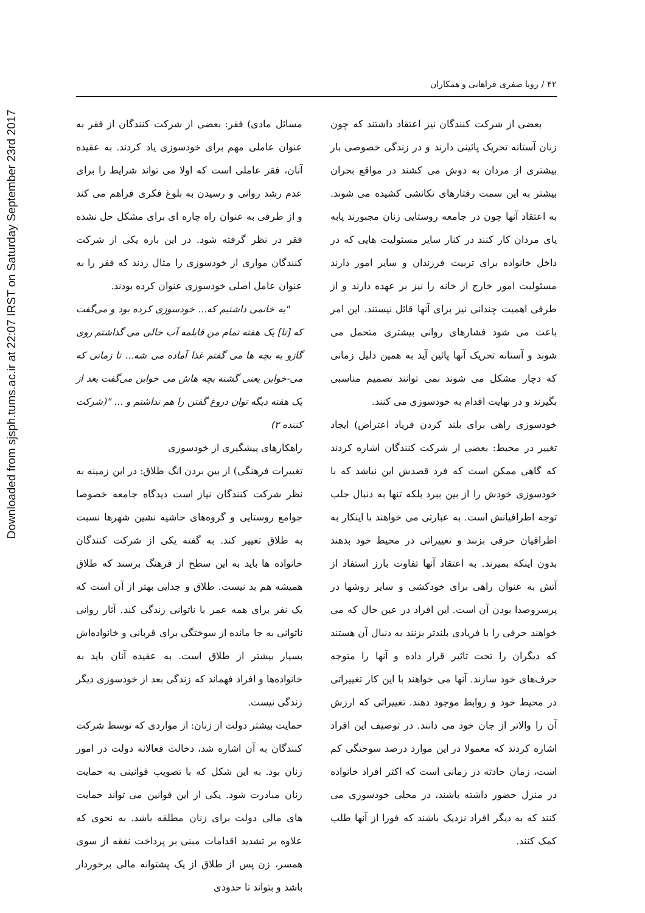Downloaded from sjsph.tums.ac.ir at 22:07 IRST on Saturday September 23rd 2017
۴۲ / رویا صفری فراهانی و همکاران
بعضی از شرکت کنندگان نیز اعتقاد داشتند که چون زنان آستانه تحریک پائینی دارند و در زندگی خصوصی بار بیشتری از مردان به دوش می کشند در مواقع بحران بیشتر به این سمت رفتارهای تکانشی کشیده می شوند. به اعتقاد آنها چون در جامعه روستایی زنان مجبورند پابه پای مردان کار کنند در کنار سایر مسئولیت هایی که در داخل خانواده برای تربیت فرزندان و سایر امور دارند مسئولیت امور خارج از خانه را نیز بر عهده دارند و از طرفی اهمیت چندانی نیز برای آنها قائل نیستند. این امر باعث می شود فشارهای روانی بیشتری متحمل می شوند و آستانه تحریک آنها پائین آید به همین دلیل زمانی که دچار مشکل می شوند نمی توانند تصمیم مناسبی بگیرند و در نهایت اقدام به خودسوزی می کنند.
خودسوزی راهی برای بلند کردن فریاد اعتراض) ایجاد تغییر در محیط: بعضی از شرکت کنندگان اشاره کردند که گاهی ممکن است که فرد قصدش این نباشد که با خودسوزی خودش را از بین ببرد بلکه تنها به دنبال جلب توجه اطرافیانش است. به عبارتی می خواهند با اینکار به اطرافیان حرفی بزنند و تغییراتی در محیط خود بدهند بدون اینکه بمیرند. به اعتقاد آنها تفاوت بارز استفاد از آتش به عنوان راهی برای خودکشی و سایر روشها در پرسروصدا بودن آن است. این افراد در عین حال که می خواهند حرفی را با فریادی بلندتر بزنند به دنبال آن هستند که دیگران را تحت تاثیر قرار داده و آنها را متوجه حرف‌های خود سازند. آنها می خواهند با این کار تغییراتی در محیط خود و روابط موجود دهند. تغییراتی که ارزش آن را والاتر از جان خود می دانند. در توصیف این افراد اشاره کردند که معمولا در این موارد درصد سوختگی کم است، زمان حادثه در زمانی است که اکثر افراد خانواده در منزل حضور داشته باشند، در محلی خودسوزی می کنند که به دیگر افراد نزدیک باشند که فورا از آنها طلب کمک کنند.
مسائل مادی) فقر: بعضی از شرکت کنندگان از فقر به عنوان عاملی مهم برای خودسوزی یاد کردند. به عقیده آنان، فقر عاملی است که اولا می تواند شرایط را برای عدم رشد روانی و رسیدن به بلوغ فکری فراهم می کند و از طرفی به عنوان راه چاره ای برای مشکل حل نشده فقر در نظر گرفته شود. در این باره یکی از شرکت کنندگان مواری از خودسوزی را مثال زدند که فقر را به عنوان عامل اصلی خودسوزی عنوان کرده بودند.
"یه خانمی داشتیم که... خودسوزی کرده بود و می‌گفت که [تا] یک هفته تمام من قابلمه آب خالی می گذاشتم روی گازو به بچه ها می گفتم غذا آماده می شه... تا زمانی که می-خوابن یعنی گشنه بچه هاش می خوابن می‌گفت بعد از یک هفته دیگه توان دروغ گفتن را هم نداشتم و ... "(شرکت کننده ۲)
راهکارهای پیشگیری از خودسوزی
تغییرات فرهنگی) از بین بردن انگ طلاق: در این زمینه به نظر شرکت کنندگان نیاز است دیدگاه جامعه خصوصا جوامع روستایی و گروه‌های حاشیه نشین شهرها نسبت به طلاق تغییر کند. به گفته یکی از شرکت کنندگان خانواده ها باید به این سطح از فرهنگ برسند که طلاق همیشه هم بد نیست. طلاق و جدایی بهتر از آن است که یک نفر برای همه عمر با ناتوانی زندگی کند. آثار روانی ناتوانی به جا مانده از سوختگی برای قربانی و خانواده‌اش بسیار بیشتر از طلاق است. به عقیده آنان باید به خانواده‌ها و افراد فهماند که زندگی بعد از خودسوزی دیگر زندگی نیست.
حمایت بیشتر دولت از زنان: از مواردی که توسط شرکت کنندگان به آن اشاره شد، دخالت فعالانه دولت در امور زنان بود. به این شکل که با تصویب قوانینی به حمایت زنان مبادرت شود. یکی از این قوانین می تواند حمایت های مالی دولت برای زنان مطلقه باشد. به نحوی که علاوه بر تشدید اقدامات مبنی بر پرداخت نفقه از سوی همسر، زن پس از طلاق از یک پشتوانه مالی برخوردار باشد و بتواند تا حدودی